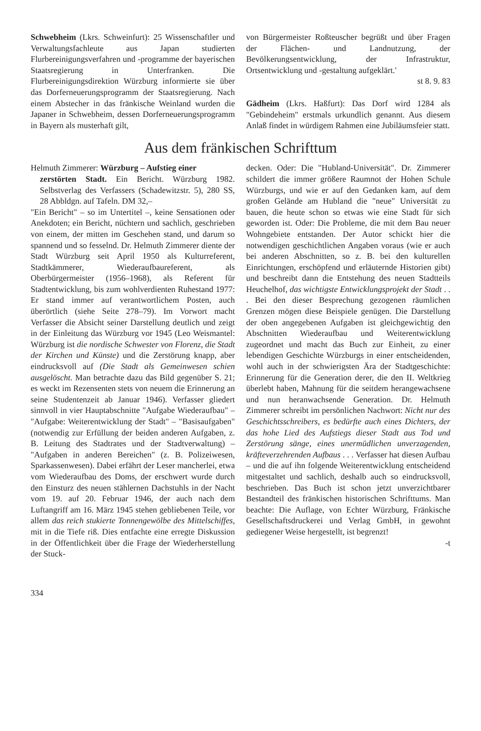Schwebheim (Lkrs. Schweinfurt): 25 Wissenschaftler und Verwaltungsfachleute aus Japan studierten Flurbereinigungsverfahren und -programme der bayerischen Staatsregierung in Unterfranken. Die Flurbereinigungsdirektion Würzburg informierte sie über das Dorferneuerungsprogramm der Staatsregierung. Nach einem Abstecher in das fränkische Weinland wurden die Japaner in Schwebheim, dessen Dorferneuerungsprogramm in Bayern als musterhaft gilt,
von Bürgermeister Roßteuscher begrüßt und über Fragen der Flächen- und Landnutzung, der Bevölkerungsentwicklung, der Infrastruktur, Ortsentwicklung und -gestaltung aufgeklärt.'
st 8. 9. 83
Gädheim (Lkrs. Haßfurt): Das Dorf wird 1284 als "Gebindeheim" erstmals urkundlich genannt. Aus diesem Anlaß findet in würdigem Rahmen eine Jubiläumsfeier statt.
Aus dem fränkischen Schrifttum
Helmuth Zimmerer: Würzburg – Aufstieg einer
zerstörten Stadt. Ein Bericht. Würzburg 1982. Selbstverlag des Verfassers (Schadewitzstr. 5), 280 SS, 28 Abbldgn. auf Tafeln. DM 32,–
"Ein Bericht" – so im Untertitel –, keine Sensationen oder Anekdoten; ein Bericht, nüchtern und sachlich, geschrieben von einem, der mitten im Geschehen stand, und darum so spannend und so fesselnd. Dr. Helmuth Zimmerer diente der Stadt Würzburg seit April 1950 als Kulturreferent, Stadtkämmerer, Wiederaufbaureferent, als Oberbürgermeister (1956–1968), als Referent für Stadtentwicklung, bis zum wohlverdienten Ruhestand 1977: Er stand immer auf verantwortlichem Posten, auch überörtlich (siehe Seite 278–79). Im Vorwort macht Verfasser die Absicht seiner Darstellung deutlich und zeigt in der Einleitung das Würzburg vor 1945 (Leo Weismantel: Würzburg ist die nordische Schwester von Florenz, die Stadt der Kirchen und Künste) und die Zerstörung knapp, aber eindrucksvoll auf (Die Stadt als Gemeinwesen schien ausgelöscht. Man betrachte dazu das Bild gegenüber S. 21; es weckt im Rezensenten stets von neuem die Erinnerung an seine Studentenzeit ab Januar 1946). Verfasser gliedert sinnvoll in vier Hauptabschnitte "Aufgabe Wiederaufbau" – "Aufgabe: Weiterentwicklung der Stadt" – "Basisaufgaben" (notwendig zur Erfüllung der beiden anderen Aufgaben, z. B. Leitung des Stadtrates und der Stadtverwaltung) – "Aufgaben in anderen Bereichen" (z. B. Polizeiwesen, Sparkassenwesen). Dabei erfährt der Leser mancherlei, etwa vom Wiederaufbau des Doms, der erschwert wurde durch den Einsturz des neuen stählernen Dachstuhls in der Nacht vom 19. auf 20. Februar 1946, der auch nach dem Luftangriff am 16. März 1945 stehen gebliebenen Teile, vor allem das reich stukierte Tonnengewölbe des Mittelschiffes, mit in die Tiefe riß. Dies entfachte eine erregte Diskussion in der Öffentlichkeit über die Frage der Wiederherstellung der Stuck-
decken. Oder: Die "Hubland-Universität". Dr. Zimmerer schildert die immer größere Raumnot der Hohen Schule Würzburgs, und wie er auf den Gedanken kam, auf dem großen Gelände am Hubland die "neue" Universität zu bauen, die heute schon so etwas wie eine Stadt für sich geworden ist. Oder: Die Probleme, die mit dem Bau neuer Wohngebiete entstanden. Der Autor schickt hier die notwendigen geschichtlichen Angaben voraus (wie er auch bei anderen Abschnitten, so z. B. bei den kulturellen Einrichtungen, erschöpfend und erläuternde Historien gibt) und beschreibt dann die Entstehung des neuen Stadtteils Heuchelhof, das wichtigste Entwicklungsprojekt der Stadt . . . Bei den dieser Besprechung gezogenen räumlichen Grenzen mögen diese Beispiele genügen. Die Darstellung der oben angegebenen Aufgaben ist gleichgewichtig den Abschnitten Wiederaufbau und Weiterentwicklung zugeordnet und macht das Buch zur Einheit, zu einer lebendigen Geschichte Würzburgs in einer entscheidenden, wohl auch in der schwierigsten Ära der Stadtgeschichte: Erinnerung für die Generation derer, die den II. Weltkrieg überlebt haben, Mahnung für die seitdem herangewachsene und nun heranwachsende Generation. Dr. Helmuth Zimmerer schreibt im persönlichen Nachwort: Nicht nur des Geschichtsschreibers, es bedürfte auch eines Dichters, der das hohe Lied des Aufstiegs dieser Stadt aus Tod und Zerstörung sänge, eines unermüdlichen unverzagenden, kräfteverzehrenden Aufbaus . . . Verfasser hat diesen Aufbau – und die auf ihn folgende Weiterentwicklung entscheidend mitgestaltet und sachlich, deshalb auch so eindrucksvoll, beschrieben. Das Buch ist schon jetzt unverzichtbarer Bestandteil des fränkischen historischen Schrifttums. Man beachte: Die Auflage, von Echter Würzburg, Fränkische Gesellschaftsdruckerei und Verlag GmbH, in gewohnt gediegener Weise hergestellt, ist begrenzt!
-t
334